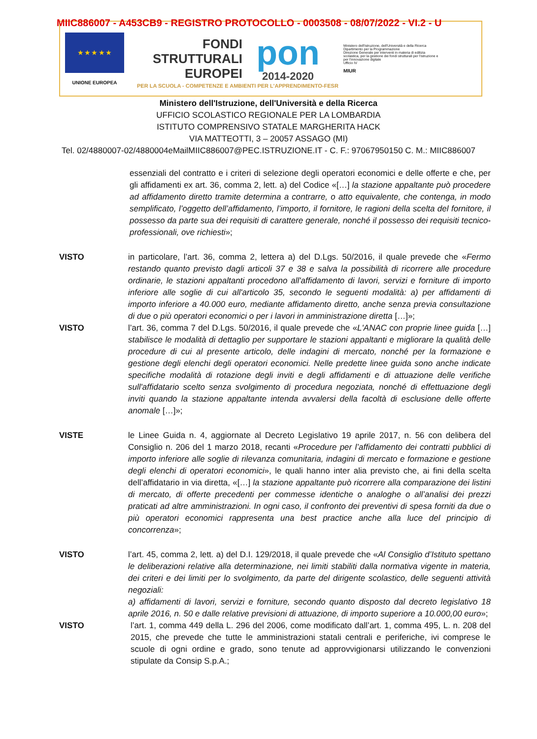MIIC886007 - A453CB9 - REGISTRO PROTOCOLLO - 0003508 - 08/07/2022 - VI.2 - U
★ ★ ★ ★ ★
UNIONE EUROPEA
FONDI
STRUTTURALI
EUROPEI
pon
2014-2020
Ministero dell'Istruzione, dell'Università e della Ricerca
Dipartimento per la Programmazione
Direzione Generale per interventi in materia di edilizia scolastica, per la gestione dei fondi strutturali per l'istruzione e per l'innovazione digitale
Ufficio IV
MIUR
PER LA SCUOLA - COMPETENZE E AMBIENTI PER L'APPRENDIMENTO-FESR
Ministero dell'Istruzione, dell'Università e della Ricerca
UFFICIO SCOLASTICO REGIONALE PER LA LOMBARDIA
ISTITUTO COMPRENSIVO STATALE MARGHERITA HACK
VIA MATTEOTTI, 3 – 20057 ASSAGO (MI)
Tel. 02/4880007-02/4880004eMailMIIC886007@PEC.ISTRUZIONE.IT - C. F.: 97067950150 C. M.: MIIC886007
essenziali del contratto e i criteri di selezione degli operatori economici e delle offerte e che, per gli affidamenti ex art. 36, comma 2, lett. a) del Codice «[…] la stazione appaltante può procedere ad affidamento diretto tramite determina a contrarre, o atto equivalente, che contenga, in modo semplificato, l’oggetto dell’affidamento, l’importo, il fornitore, le ragioni della scelta del fornitore, il possesso da parte sua dei requisiti di carattere generale, nonché il possesso dei requisiti tecnico-professionali, ove richiesti»;
VISTO in particolare, l’art. 36, comma 2, lettera a) del D.Lgs. 50/2016, il quale prevede che «Fermo restando quanto previsto dagli articoli 37 e 38 e salva la possibilità di ricorrere alle procedure ordinarie, le stazioni appaltanti procedono all'affidamento di lavori, servizi e forniture di importo inferiore alle soglie di cui all'articolo 35, secondo le seguenti modalità: a) per affidamenti di importo inferiore a 40.000 euro, mediante affidamento diretto, anche senza previa consultazione di due o più operatori economici o per i lavori in amministrazione diretta […]»;
VISTO l’art. 36, comma 7 del D.Lgs. 50/2016, il quale prevede che «L'ANAC con proprie linee guida […] stabilisce le modalità di dettaglio per supportare le stazioni appaltanti e migliorare la qualità delle procedure di cui al presente articolo, delle indagini di mercato, nonché per la formazione e gestione degli elenchi degli operatori economici. Nelle predette linee guida sono anche indicate specifiche modalità di rotazione degli inviti e degli affidamenti e di attuazione delle verifiche sull'affidatario scelto senza svolgimento di procedura negoziata, nonché di effettuazione degli inviti quando la stazione appaltante intenda avvalersi della facoltà di esclusione delle offerte anomale […]»;
VISTE le Linee Guida n. 4, aggiornate al Decreto Legislativo 19 aprile 2017, n. 56 con delibera del Consiglio n. 206 del 1 marzo 2018, recanti «Procedure per l’affidamento dei contratti pubblici di importo inferiore alle soglie di rilevanza comunitaria, indagini di mercato e formazione e gestione degli elenchi di operatori economici», le quali hanno inter alia previsto che, ai fini della scelta dell’affidatario in via diretta, «[…] la stazione appaltante può ricorrere alla comparazione dei listini di mercato, di offerte precedenti per commesse identiche o analoghe o all’analisi dei prezzi praticati ad altre amministrazioni. In ogni caso, il confronto dei preventivi di spesa forniti da due o più operatori economici rappresenta una best practice anche alla luce del principio di concorrenza»;
VISTO l’art. 45, comma 2, lett. a) del D.I. 129/2018, il quale prevede che «Al Consiglio d’Istituto spettano le deliberazioni relative alla determinazione, nei limiti stabiliti dalla normativa vigente in materia, dei criteri e dei limiti per lo svolgimento, da parte del dirigente scolastico, delle seguenti attività negoziali:
a) affidamenti di lavori, servizi e forniture, secondo quanto disposto dal decreto legislativo 18 aprile 2016, n. 50 e dalle relative previsioni di attuazione, di importo superiore a 10.000,00 euro»;
VISTO l’art. 1, comma 449 della L. 296 del 2006, come modificato dall’art. 1, comma 495, L. n. 208 del 2015, che prevede che tutte le amministrazioni statali centrali e periferiche, ivi comprese le scuole di ogni ordine e grado, sono tenute ad approvvigionarsi utilizzando le convenzioni stipulate da Consip S.p.A.;